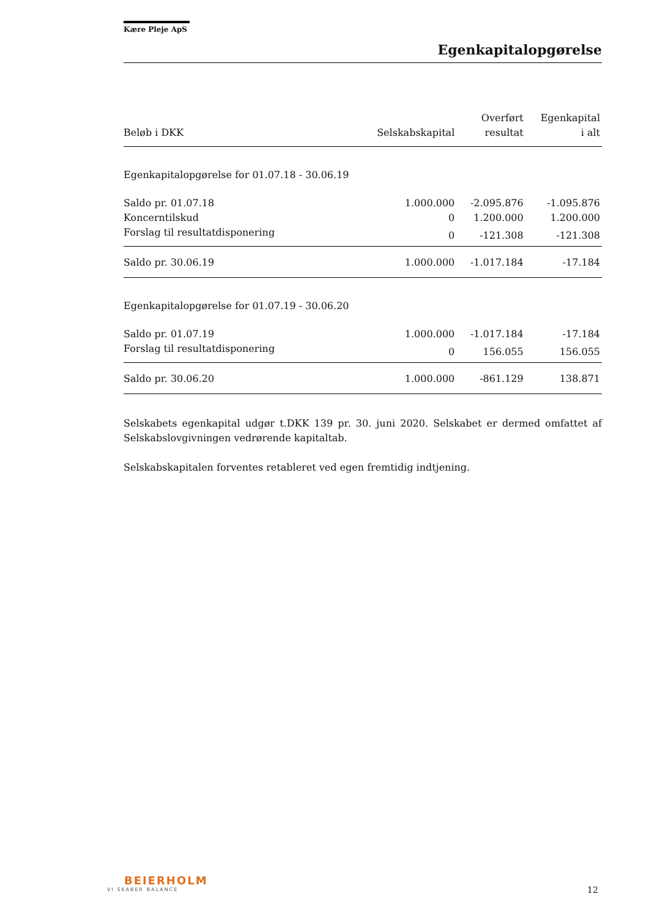Kære Pleje ApS
Egenkapitalopgørelse
| Beløb i DKK | Selskabskapital | Overført resultat | Egenkapital i alt |
| --- | --- | --- | --- |
| Egenkapitalopgørelse for 01.07.18 - 30.06.19 | | | |
| Saldo pr. 01.07.18 | 1.000.000 | -2.095.876 | -1.095.876 |
| Koncerntilskud | 0 | 1.200.000 | 1.200.000 |
| Forslag til resultatdisponering | 0 | -121.308 | -121.308 |
| Saldo pr. 30.06.19 | 1.000.000 | -1.017.184 | -17.184 |
| Egenkapitalopgørelse for 01.07.19 - 30.06.20 | | | |
| Saldo pr. 01.07.19 | 1.000.000 | -1.017.184 | -17.184 |
| Forslag til resultatdisponering | 0 | 156.055 | 156.055 |
| Saldo pr. 30.06.20 | 1.000.000 | -861.129 | 138.871 |
Selskabets egenkapital udgør t.DKK 139 pr. 30. juni 2020. Selskabet er dermed omfattet af Selskabslovgivningen vedrørende kapitaltab.
Selskabskapitalen forventes retableret ved egen fremtidig indtjening.
BEIERHOLM
VI SKABER BALANCE
12